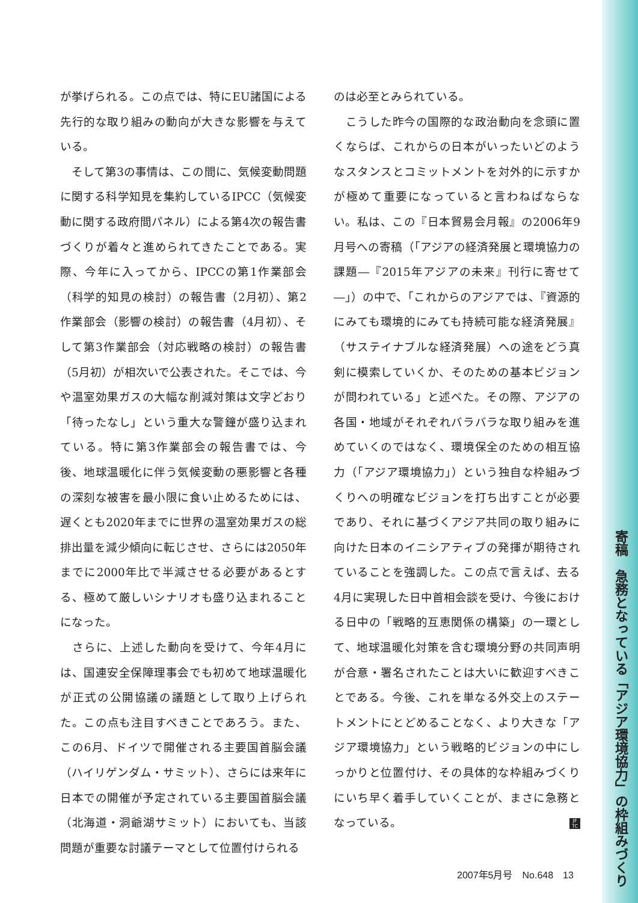が挙げられる。この点では、特にEU諸国による先行的な取り組みの動向が大きな影響を与えている。
　そして第3の事情は、この間に、気候変動問題に関する科学知見を集約しているIPCC（気候変動に関する政府間パネル）による第4次の報告書づくりが着々と進められてきたことである。実際、今年に入ってから、IPCCの第1作業部会（科学的知見の検討）の報告書（2月初）、第2作業部会（影響の検討）の報告書（4月初）、そして第3作業部会（対応戦略の検討）の報告書（5月初）が相次いで公表された。そこでは、今や温室効果ガスの大幅な削減対策は文字どおり「待ったなし」という重大な警鐘が盛り込まれている。特に第3作業部会の報告書では、今後、地球温暖化に伴う気候変動の悪影響と各種の深刻な被害を最小限に食い止めるためには、遅くとも2020年までに世界の温室効果ガスの総排出量を減少傾向に転じさせ、さらには2050年までに2000年比で半減させる必要があるとする、極めて厳しいシナリオも盛り込まれることになった。
　さらに、上述した動向を受けて、今年4月には、国連安全保障理事会でも初めて地球温暖化が正式の公開協議の議題として取り上げられた。この点も注目すべきことであろう。また、この6月、ドイツで開催される主要国首脳会議（ハイリゲンダム・サミット）、さらには来年に日本での開催が予定されている主要国首脳会議（北海道・洞爺湖サミット）においても、当該問題が重要な討議テーマとして位置付けられる
のは必至とみられている。
　こうした昨今の国際的な政治動向を念頭に置くならば、これからの日本がいったいどのようなスタンスとコミットメントを対外的に示すかが極めて重要になっていると言わねばならない。私は、この『日本貿易会月報』の2006年9月号への寄稿（「アジアの経済発展と環境協力の課題―『2015年アジアの未来』刊行に寄せて―」）の中で、「これからのアジアでは、『資源的にみても環境的にみても持続可能な経済発展』（サステイナブルな経済発展）への途をどう真剣に模索していくか、そのための基本ビジョンが問われている」と述べた。その際、アジアの各国・地域がそれぞれバラバラな取り組みを進めていくのではなく、環境保全のための相互協力（「アジア環境協力」）という独自な枠組みづくりへの明確なビジョンを打ち出すことが必要であり、それに基づくアジア共同の取り組みに向けた日本のイニシアティブの発揮が期待されていることを強調した。この点で言えば、去る4月に実現した日中首相会談を受け、今後における日中の「戦略的互恵関係の構築」の一環として、地球温暖化対策を含む環境分野の共同声明が合意・署名されたことは大いに歓迎すべきことである。今後、これを単なる外交上のステートメントにとどめることなく、より大きな「アジア環境協力」という戦略的ビジョンの中にしっかりと位置付け、その具体的な枠組みづくりにいち早く着手していくことが、まさに急務となっている。 JF TC
寄稿　急務となっている「アジア環境協力」の枠組みづくり
2007年5月号　No.648　13